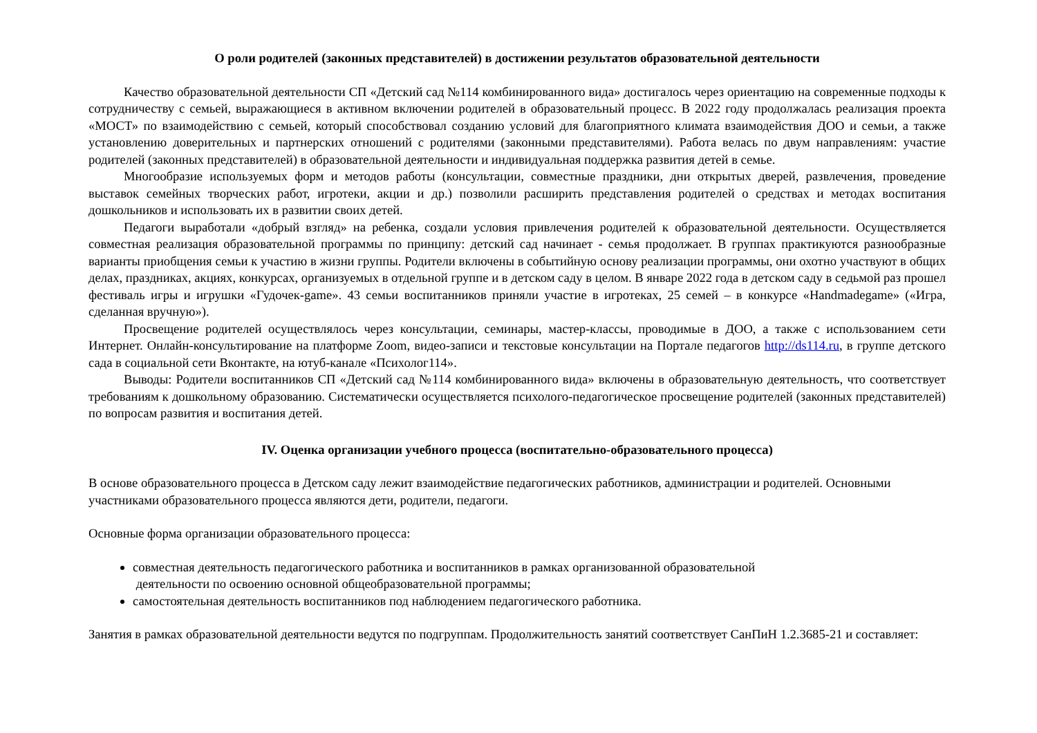О роли родителей (законных представителей) в достижении результатов образовательной деятельности
Качество образовательной деятельности СП «Детский сад №114 комбинированного вида» достигалось через ориентацию на современные подходы к сотрудничеству с семьей, выражающиеся в активном включении родителей в образовательный процесс. В 2022 году продолжалась реализация проекта «МОСТ» по взаимодействию с семьей, который способствовал созданию условий для благоприятного климата взаимодействия ДОО и семьи, а также установлению доверительных и партнерских отношений с родителями (законными представителями). Работа велась по двум направлениям: участие родителей (законных представителей) в образовательной деятельности и индивидуальная поддержка развития детей в семье.
Многообразие используемых форм и методов работы (консультации, совместные праздники, дни открытых дверей, развлечения, проведение выставок семейных творческих работ, игротеки, акции и др.) позволили расширить представления родителей о средствах и методах воспитания дошкольников и использовать их в развитии своих детей.
Педагоги выработали «добрый взгляд» на ребенка, создали условия привлечения родителей к образовательной деятельности. Осуществляется совместная реализация образовательной программы по принципу: детский сад начинает - семья продолжает. В группах практикуются разнообразные варианты приобщения семьи к участию в жизни группы. Родители включены в событийную основу реализации программы, они охотно участвуют в общих делах, праздниках, акциях, конкурсах, организуемых в отдельной группе и в детском саду в целом. В январе 2022 года в детском саду в седьмой раз прошел фестиваль игры и игрушки «Гудочек-game». 43 семьи воспитанников приняли участие в игротеках, 25 семей – в конкурсе «Handmadegame» («Игра, сделанная вручную»).
Просвещение родителей осуществлялось через консультации, семинары, мастер-классы, проводимые в ДОО, а также с использованием сети Интернет. Онлайн-консультирование на платформе Zoom, видео-записи и текстовые консультации на Портале педагогов http://ds114.ru, в группе детского сада в социальной сети Вконтакте, на ютуб-канале «Психолог114».
Выводы: Родители воспитанников СП «Детский сад №114 комбинированного вида» включены в образовательную деятельность, что соответствует требованиям к дошкольному образованию. Систематически осуществляется психолого-педагогическое просвещение родителей (законных представителей) по вопросам развития и воспитания детей.
IV. Оценка организации учебного процесса (воспитательно-образовательного процесса)
В основе образовательного процесса в Детском саду лежит взаимодействие педагогических работников, администрации и родителей. Основными участниками образовательного процесса являются дети, родители, педагоги.
Основные форма организации образовательного процесса:
совместная деятельность педагогического работника и воспитанников в рамках организованной образовательной
деятельности по освоению основной общеобразовательной программы;
самостоятельная деятельность воспитанников под наблюдением педагогического работника.
Занятия в рамках образовательной деятельности ведутся по подгруппам. Продолжительность занятий соответствует СанПиН 1.2.3685-21 и составляет: